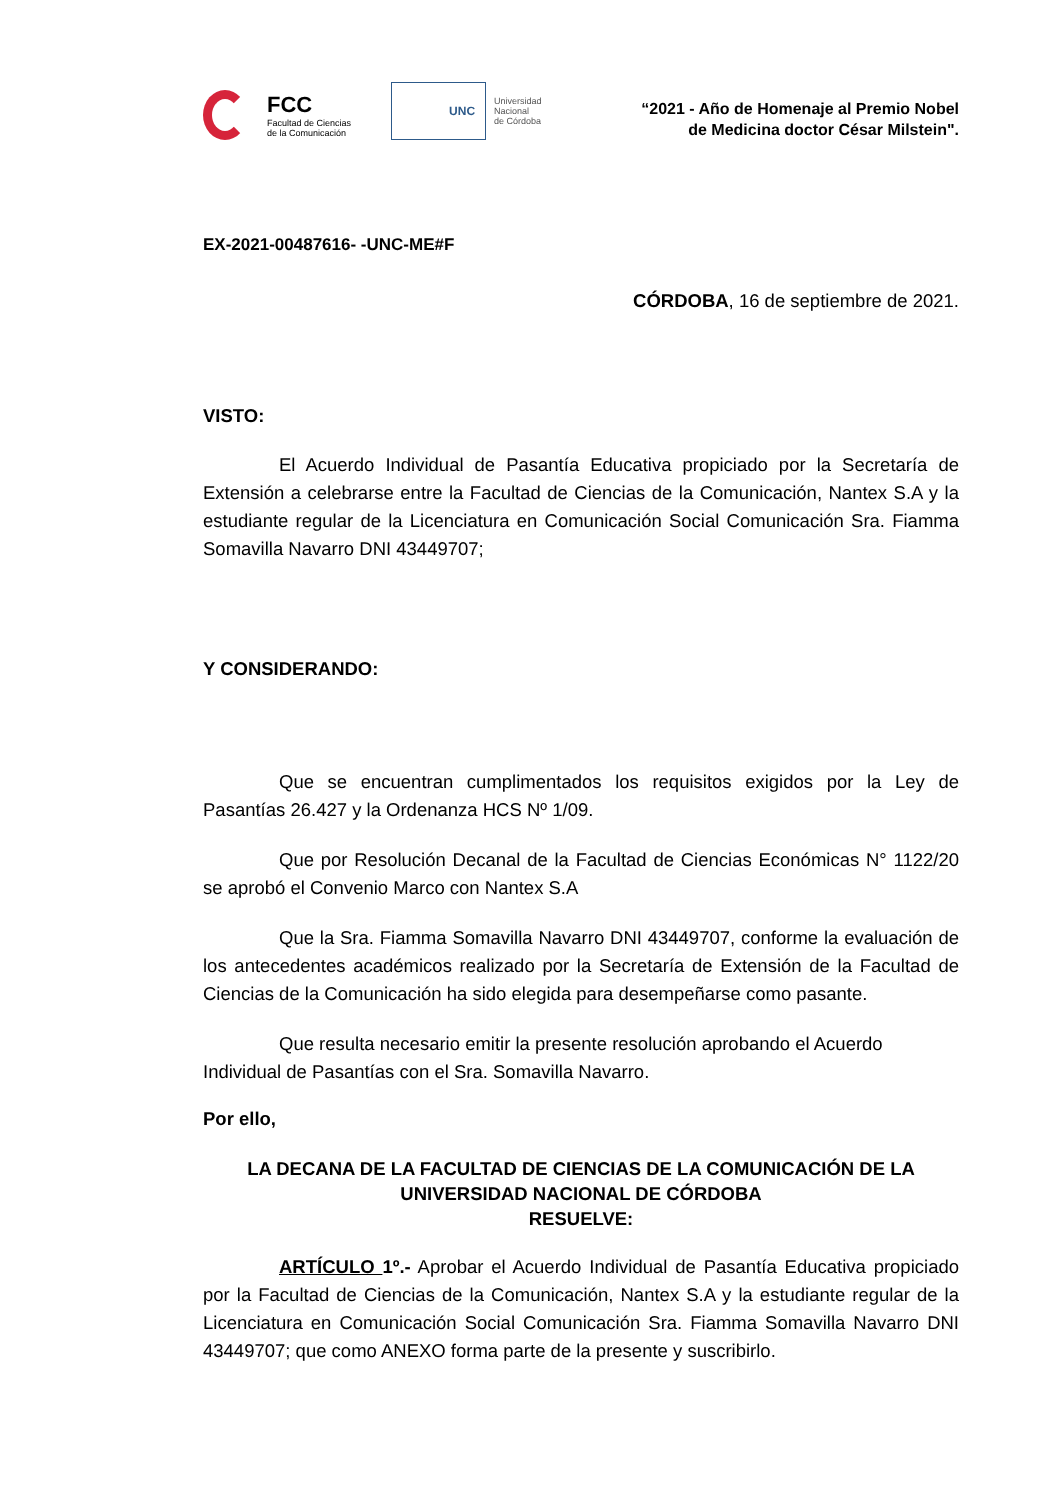FCC
Facultad de Ciencias
de la Comunicación
UNC
Universidad
Nacional
de Córdoba
“2021 - Año de Homenaje al Premio Nobel
de Medicina doctor César Milstein".
EX-2021-00487616- -UNC-ME#F
CÓRDOBA, 16 de septiembre de 2021.
VISTO:
El Acuerdo Individual de Pasantía Educativa propiciado por la Secretaría de Extensión a celebrarse entre la Facultad de Ciencias de la Comunicación, Nantex S.A y la estudiante regular de la Licenciatura en Comunicación Social Comunicación Sra. Fiamma Somavilla Navarro DNI 43449707;
Y CONSIDERANDO:
Que se encuentran cumplimentados los requisitos exigidos por la Ley de Pasantías 26.427 y la Ordenanza HCS Nº 1/09.
Que por Resolución Decanal de la Facultad de Ciencias Económicas N° 1122/20 se aprobó el Convenio Marco con Nantex S.A
Que la Sra. Fiamma Somavilla Navarro DNI 43449707, conforme la evaluación de los antecedentes académicos realizado por la Secretaría de Extensión de la Facultad de Ciencias de la Comunicación ha sido elegida para desempeñarse como pasante.
Que resulta necesario emitir la presente resolución aprobando el Acuerdo Individual de Pasantías con el Sra. Somavilla Navarro.
Por ello,
LA DECANA DE LA FACULTAD DE CIENCIAS DE LA COMUNICACIÓN DE LA UNIVERSIDAD NACIONAL DE CÓRDOBA
RESUELVE:
ARTÍCULO 1º.- Aprobar el Acuerdo Individual de Pasantía Educativa propiciado por la Facultad de Ciencias de la Comunicación, Nantex S.A y la estudiante regular de la Licenciatura en Comunicación Social Comunicación Sra. Fiamma Somavilla Navarro DNI 43449707; que como ANEXO forma parte de la presente y suscribirlo.